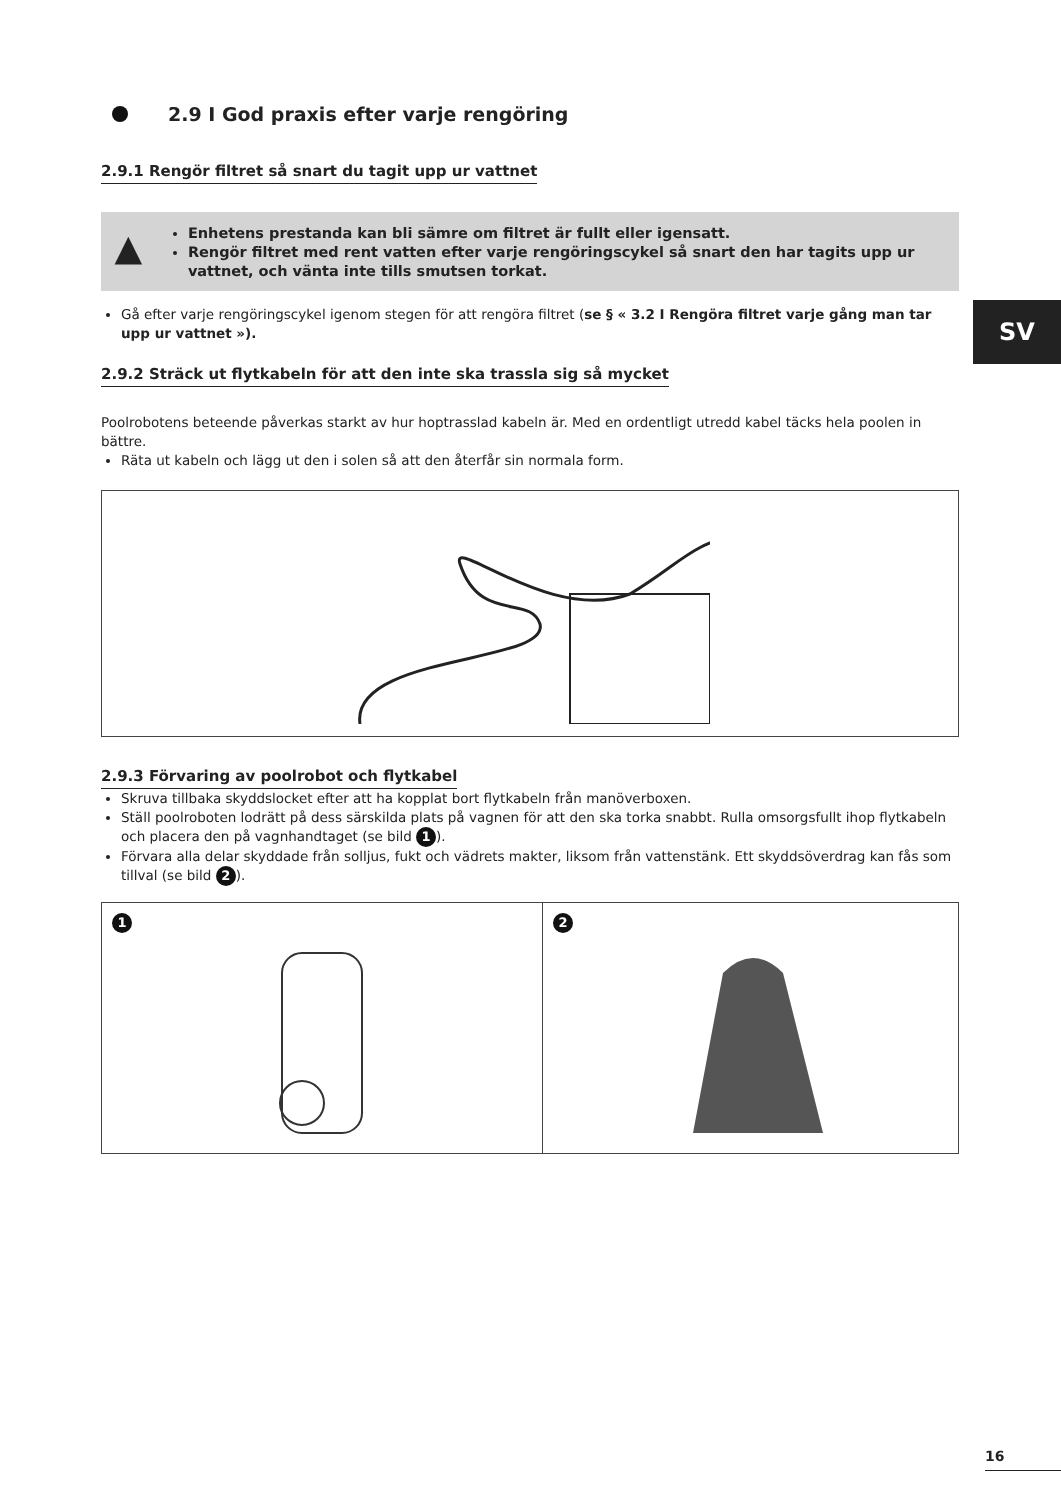2.9 I God praxis efter varje rengöring
2.9.1 Rengör filtret så snart du tagit upp ur vattnet
▲
Enhetens prestanda kan bli sämre om filtret är fullt eller igensatt.
Rengör filtret med rent vatten efter varje rengöringscykel så snart den har tagits upp ur vattnet, och vänta inte tills smutsen torkat.
Gå efter varje rengöringscykel igenom stegen för att rengöra filtret (se § « 3.2 I Rengöra filtret varje gång man tar upp ur vattnet »).
2.9.2 Sträck ut flytkabeln för att den inte ska trassla sig så mycket
Poolrobotens beteende påverkas starkt av hur hoptrasslad kabeln är. Med en ordentligt utredd kabel täcks hela poolen in bättre.
Räta ut kabeln och lägg ut den i solen så att den återfår sin normala form.
2.9.3 Förvaring av poolrobot och flytkabel
Skruva tillbaka skyddslocket efter att ha kopplat bort flytkabeln från manöverboxen.
Ställ poolroboten lodrätt på dess särskilda plats på vagnen för att den ska torka snabbt. Rulla omsorgsfullt ihop flytkabeln och placera den på vagnhandtaget (se bild 1).
Förvara alla delar skyddade från solljus, fukt och vädrets makter, liksom från vattenstänk. Ett skyddsöverdrag kan fås som tillval (se bild 2).
1 2
SV
16